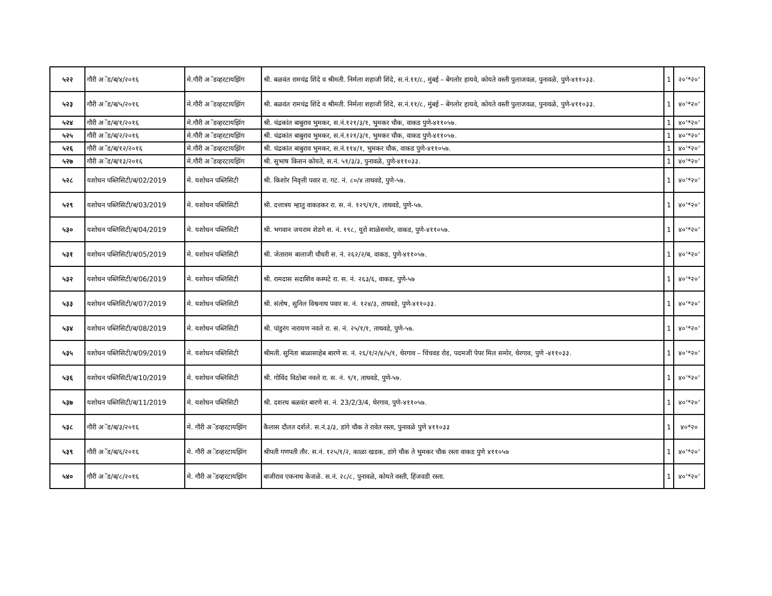| ५२२ | गौरी अॅड/ब/४/२०१६ | मे.गौरी अॅडव्हरटायझिंग | श्री. बळवंत रामचंद्र शिंदे व श्रीमती. निर्मला शहाजी शिंदे, स.नं.११/८, मुंबई – बेंगलोर हायवे, कोयते वस्ती पुलाजवळ, पुनावळे, पुणे-४११०३३. | 1 | २०'*२०' |
| ५२३ | गौरी अॅड/ब/५/२०१६ | मे.गौरी अॅडव्हरटायझिंग | श्री. बळवंत रामचंद्र शिंदे व श्रीमती. निर्मला शहाजी शिंदे, स.नं.११/८, मुंबई – बेंगलोर हायवे, कोयते वस्ती पुलाजवळ, पुनावळे, पुणे-४११०३३. | 1 | ४०'*२०' |
| ५२४ | गौरी अॅड/ब/१/२०१६ | मे.गौरी अॅडव्हरटायझिंग | श्री. चंद्रकांत बाबुराव भुमकर, स.नं.१२१/३/१, भुमकर चौक, वाकड पुणे-४११०५७. | 1 | ४०'*२०' |
| ५२५ | गौरी अॅड/ब/२/२०१६ | मे.गौरी अॅडव्हरटायझिंग | श्री. चंद्रकांत बाबुराव भुमकर, स.नं.१२१/३/१, भुमकर चौक, वाकड पुणे-४११०५७. | 1 | ४०'*२०' |
| ५२६ | गौरी अॅड/ब/१२/२०१६ | मे.गौरी अॅडव्हरटायझिंग | श्री. चंद्रकांत बाबुराव भुमकर, स.नं.११४/१, भुमकर चौक, वाकड पुणे-४११०५७. | 1 | ४०'*२०' |
| ५२७ | गौरी अॅड/ब/१३/२०१६ | मे.गौरी अॅडव्हरटायझिंग | श्री. सुभाष किसन कोयते, स.नं. ५१/३/३, पुनावळे, पुणे-४११०३३. | 1 | ४०'*२०' |
| ५२८ | यशोधन पब्लिसिटी/ब/02/2019 | मे. यशोधन पब्लिसिटी | श्री. किशोर निवृत्ती पवार रा. गट. नं. ८०/४ ताथवडे, पुणे-५७. | 1 | ४०'*२०' |
| ५२९ | यशोधन पब्लिसिटी/ब/03/2019 | मे. यशोधन पब्लिसिटी | श्री. दत्तात्रय म्हातु वाकडकर रा. स. नं. १२९/१/१, ताथवडे, पुणे-५७. | 1 | ४०'*२०' |
| ५३० | यशोधन पब्लिसिटी/ब/04/2019 | मे. यशोधन पब्लिसिटी | श्री. भगवान जयराम शेडगे स. नं. १९८, युरो शाळेसमोर, वाकड, पुणे-४११०५७. | 1 | ४०'*२०' |
| ५३१ | यशोधन पब्लिसिटी/ब/05/2019 | मे. यशोधन पब्लिसिटी | श्री. जेताराम बालाजी चौधरी स. नं. २६२/२/ब, वाकड, पुणे-४११०५७. | 1 | ४०'*२०' |
| ५३२ | यशोधन पब्लिसिटी/ब/06/2019 | मे. यशोधन पब्लिसिटी | श्री. रामदास सदाशिव कस्पटे रा. स. नं. २६३/६, वाकड, पुणे-५७ | 1 | ४०'*२०' |
| ५३३ | यशोधन पब्लिसिटी/ब/07/2019 | मे. यशोधन पब्लिसिटी | श्री. संतोष, सुनिल विश्वनाथ पवार स. नं. १२४/३, ताथवडे, पुणे-४११०३३. | 1 | ४०'*२०' |
| ५३४ | यशोधन पब्लिसिटी/ब/08/2019 | मे. यशोधन पब्लिसिटी | श्री. पांडुरंग नारायण नवले रा. स. नं. २५/१/१, ताथवडे, पुणे-५७. | 1 | ४०'*२०' |
| ५३५ | यशोधन पब्लिसिटी/ब/09/2019 | मे. यशोधन पब्लिसिटी | श्रीमती. सुनिता बाळासाहेब बारणे स. नं. २६/१/२/४/५/१, थेरगाव – चिंचवड रोड, पदमजी पेपर मिल समोर, थेरगाव, पुणे -४११०३३. | 1 | ४०'*२०' |
| ५३६ | यशोधन पब्लिसिटी/ब/10/2019 | मे. यशोधन पब्लिसिटी | श्री. गोविंद विठोबा नवले रा. स. नं. ९/१, ताथवडे, पुणे-५७. | 1 | ४०'*२०' |
| ५३७ | यशोधन पब्लिसिटी/ब/11/2019 | मे. यशोधन पब्लिसिटी | श्री. दशरथ बळवंत बारणे स. नं. 23/2/3/4, थेरगाव, पुणे-४११०५७. | 1 | ४०'*२०' |
| ५३८ | गौरी अॅड/ब/३/२०१६ | मे. गौरी अॅडव्हरटायझिंग | कैलास दौलत दर्शले. स.नं.३/३, डांगे चौक ते रावेत रस्ता, पुनावळे पुणे ४११०३३ | 1 | ४०*२० |
| ५३९ | गौरी अॅड/ब/६/२०१६ | मे. गौरी अॅडव्हरटायझिंग | श्रीपती गणपती तौर. स.नं. १२५/१/२, काळा खडक, डांगे चौक ते भुमकर चौक रस्ता वाकड पुणे ४११०५७ | 1 | ४०'*२०' |
| ५४० | गौरी अॅड/ब/८/२०१६ | मे. गौरी अॅडव्हरटायझिंग | बाजीराव एकनाथ केंजळे. स.नं. २८/८, पुनावळे, कोयते वस्ती, हिंजवडी रस्ता. | 1 | ४०'*२०' |